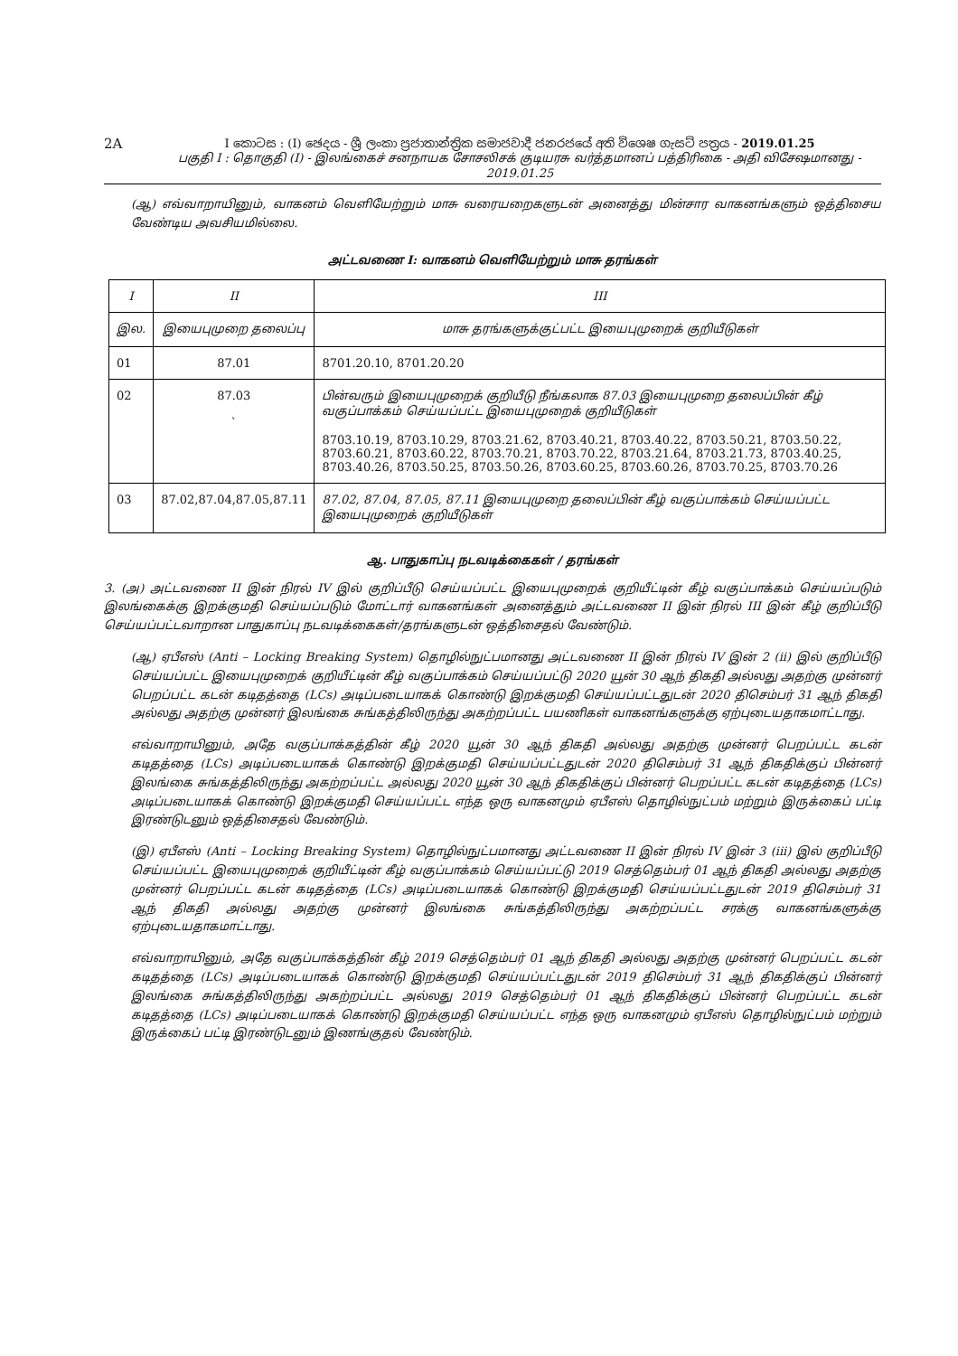2A
I කොටස : (I) ඡෙදය - ශ්‍රී ලංකා ප්‍රජාතාන්ත්‍රික සමාජවාදී ජනරජයේ අති විශෙෂ ගැසට් පත්‍රය - 2019.01.25
பகுதி I : தொகுதி (I) - இலங்கைச் சனநாயக சோசலிசக் குடியரசு வர்த்தமானப் பத்திரிகை - அதி விசேஷமானது - 2019.01.25
(ஆ) எவ்வாறாயினும், வாகனம் வெளியேற்றும் மாசு வரையறைகளுடன் அனைத்து மின்சார வாகனங்களும் ஒத்திசைய வேண்டிய அவசியமில்லை.
அட்டவணை I: வாகனம் வெளியேற்றும் மாசு தரங்கள்
| I | II | III |
| --- | --- | --- |
| இல. | இயைபுமுறை தலைப்பு | மாசு தரங்களுக்குட்பட்ட இயைபுமுறைக் குறியீடுகள் |
| 01 | 87.01 | 8701.20.10, 8701.20.20 |
| 02 | 87.03 ` | பின்வரும் இயைபுமுறைக் குறியீடு நீங்கலாக 87.03 இயைபுமுறை தலைப்பின் கீழ் வகுப்பாக்கம் செய்யப்பட்ட இயைபுமுறைக் குறியீடுகள் 8703.10.19, 8703.10.29, 8703.21.62, 8703.40.21, 8703.40.22, 8703.50.21, 8703.50.22, 8703.60.21, 8703.60.22, 8703.70.21, 8703.70.22, 8703.21.64, 8703.21.73, 8703.40.25, 8703.40.26, 8703.50.25, 8703.50.26, 8703.60.25, 8703.60.26, 8703.70.25, 8703.70.26 |
| 03 | 87.02,87.04,87.05,87.11 | 87.02, 87.04, 87.05, 87.11 இயைபுமுறை தலைப்பின் கீழ் வகுப்பாக்கம் செய்யப்பட்ட இயைபுமுறைக் குறியீடுகள் |
ஆ. பாதுகாப்பு நடவடிக்கைகள் / தரங்கள்
3. (அ) அட்டவணை II இன் நிரல் IV இல் குறிப்பீடு செய்யப்பட்ட இயைபுமுறைக் குறியீட்டின் கீழ் வகுப்பாக்கம் செய்யப்படும் இலங்கைக்கு இறக்குமதி செய்யப்படும் மோட்டார் வாகனங்கள் அனைத்தும் அட்டவணை II இன் நிரல் III இன் கீழ் குறிப்பீடு செய்யப்பட்டவாறான பாதுகாப்பு நடவடிக்கைகள்/தரங்களுடன் ஒத்திசைதல் வேண்டும்.
(ஆ) ஏபீஎஸ் (Anti – Locking Breaking System) தொழில்நுட்பமானது அட்டவணை II இன் நிரல் IV இன் 2 (ii) இல் குறிப்பீடு செய்யப்பட்ட இயைபுமுறைக் குறியீட்டின் கீழ் வகுப்பாக்கம் செய்யப்பட்டு 2020 யூன் 30 ஆந் திகதி அல்லது அதற்கு முன்னர் பெறப்பட்ட கடன் கடிதத்தை (LCs) அடிப்படையாகக் கொண்டு இறக்குமதி செய்யப்பட்டதுடன் 2020 திசெம்பர் 31 ஆந் திகதி அல்லது அதற்கு முன்னர் இலங்கை சுங்கத்திலிருந்து அகற்றப்பட்ட பயணிகள் வாகனங்களுக்கு ஏற்புடையதாகமாட்டாது.
எவ்வாறாயினும், அதே வகுப்பாக்கத்தின் கீழ் 2020 யூன் 30 ஆந் திகதி அல்லது அதற்கு முன்னர் பெறப்பட்ட கடன் கடிதத்தை (LCs) அடிப்படையாகக் கொண்டு இறக்குமதி செய்யப்பட்டதுடன் 2020 திசெம்பர் 31 ஆந் திகதிக்குப் பின்னர் இலங்கை சுங்கத்திலிருந்து அகற்றப்பட்ட அல்லது 2020 யூன் 30 ஆந் திகதிக்குப் பின்னர் பெறப்பட்ட கடன் கடிதத்தை (LCs) அடிப்படையாகக் கொண்டு இறக்குமதி செய்யப்பட்ட எந்த ஒரு வாகனமும் ஏபீஎஸ் தொழில்நுட்பம் மற்றும் இருக்கைப் பட்டி இரண்டுடனும் ஒத்திசைதல் வேண்டும்.
(இ) ஏபீஎஸ் (Anti – Locking Breaking System) தொழில்நுட்பமானது அட்டவணை II இன் நிரல் IV இன் 3 (iii) இல் குறிப்பீடு செய்யப்பட்ட இயைபுமுறைக் குறியீட்டின் கீழ் வகுப்பாக்கம் செய்யப்பட்டு 2019 செத்தெம்பர் 01 ஆந் திகதி அல்லது அதற்கு முன்னர் பெறப்பட்ட கடன் கடிதத்தை (LCs) அடிப்படையாகக் கொண்டு இறக்குமதி செய்யப்பட்டதுடன் 2019 திசெம்பர் 31 ஆந் திகதி அல்லது அதற்கு முன்னர் இலங்கை சுங்கத்திலிருந்து அகற்றப்பட்ட சரக்கு வாகனங்களுக்கு ஏற்புடையதாகமாட்டாது.
எவ்வாறாயினும், அதே வகுப்பாக்கத்தின் கீழ் 2019 செத்தெம்பர் 01 ஆந் திகதி அல்லது அதற்கு முன்னர் பெறப்பட்ட கடன் கடிதத்தை (LCs) அடிப்படையாகக் கொண்டு இறக்குமதி செய்யப்பட்டதுடன் 2019 திசெம்பர் 31 ஆந் திகதிக்குப் பின்னர் இலங்கை சுங்கத்திலிருந்து அகற்றப்பட்ட அல்லது 2019 செத்தெம்பர் 01 ஆந் திகதிக்குப் பின்னர் பெறப்பட்ட கடன் கடிதத்தை (LCs) அடிப்படையாகக் கொண்டு இறக்குமதி செய்யப்பட்ட எந்த ஒரு வாகனமும் ஏபீஎஸ் தொழில்நுட்பம் மற்றும் இருக்கைப் பட்டி இரண்டுடனும் இணங்குதல் வேண்டும்.